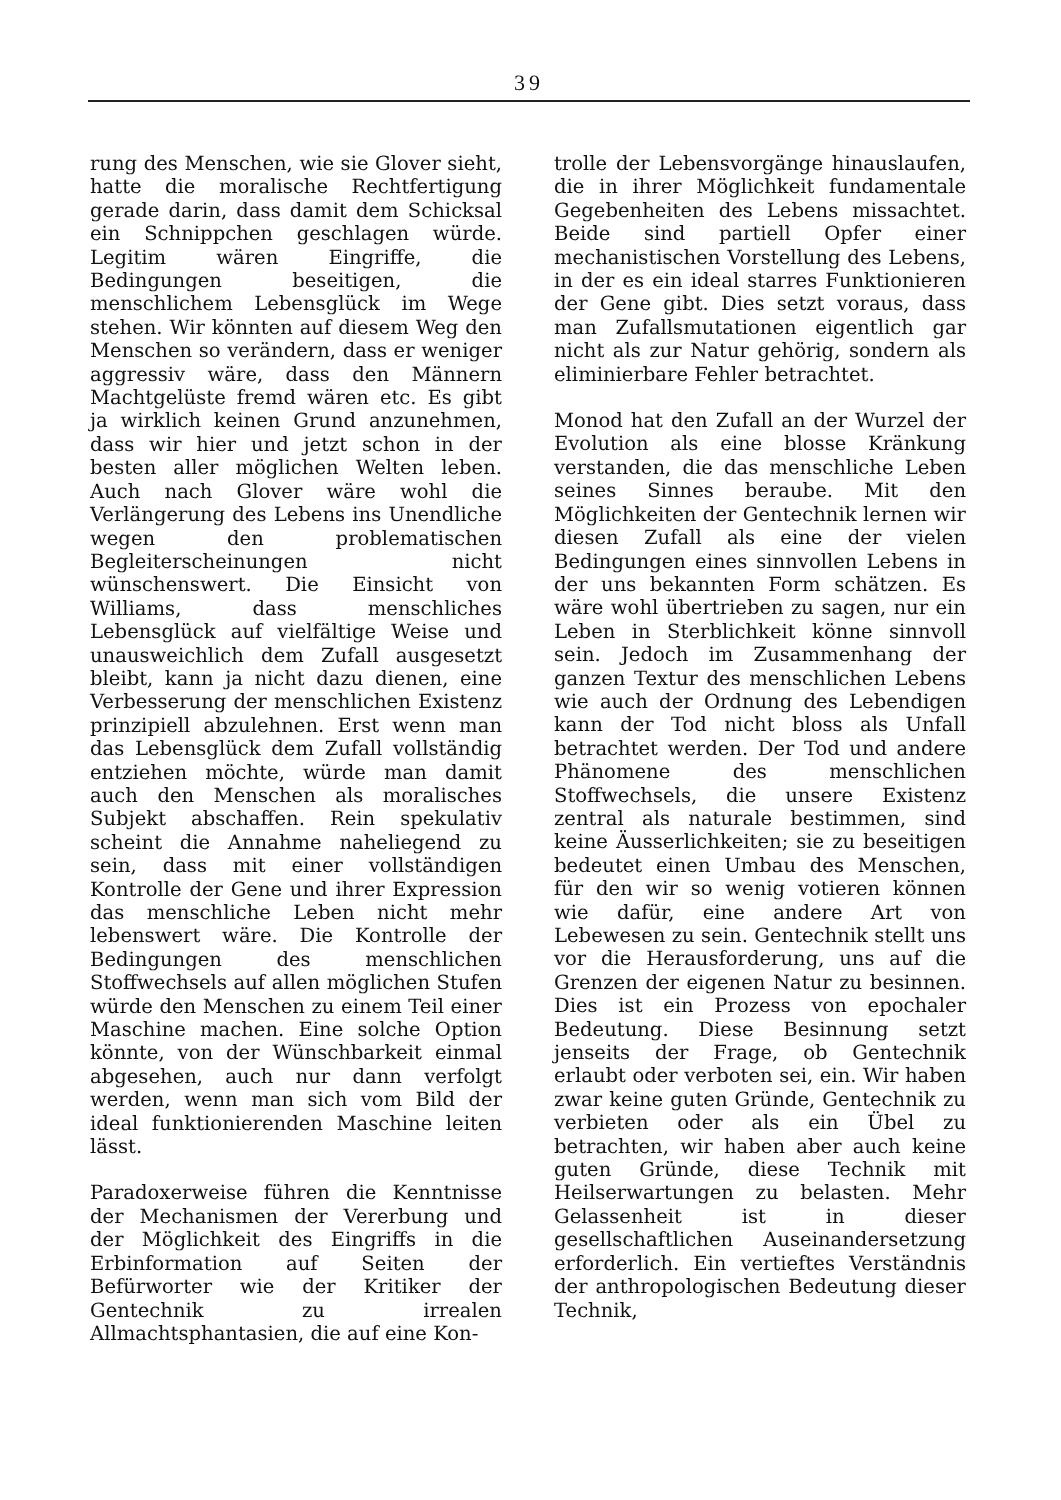39
rung des Menschen, wie sie Glover sieht, hatte die moralische Rechtfertigung gerade darin, dass damit dem Schicksal ein Schnippchen geschlagen würde. Legitim wären Eingriffe, die Bedingungen beseitigen, die menschlichem Lebensglück im Wege stehen. Wir könnten auf diesem Weg den Menschen so verändern, dass er weniger aggressiv wäre, dass den Männern Machtgelüste fremd wären etc. Es gibt ja wirklich keinen Grund anzunehmen, dass wir hier und jetzt schon in der besten aller möglichen Welten leben. Auch nach Glover wäre wohl die Verlängerung des Lebens ins Unendliche wegen den problematischen Begleiterscheinungen nicht wünschenswert. Die Einsicht von Williams, dass menschliches Lebensglück auf vielfältige Weise und unausweichlich dem Zufall ausgesetzt bleibt, kann ja nicht dazu dienen, eine Verbesserung der menschlichen Existenz prinzipiell abzulehnen. Erst wenn man das Lebensglück dem Zufall vollständig entziehen möchte, würde man damit auch den Menschen als moralisches Subjekt abschaffen. Rein spekulativ scheint die Annahme naheliegend zu sein, dass mit einer vollständigen Kontrolle der Gene und ihrer Expression das menschliche Leben nicht mehr lebenswert wäre. Die Kontrolle der Bedingungen des menschlichen Stoffwechsels auf allen möglichen Stufen würde den Menschen zu einem Teil einer Maschine machen. Eine solche Option könnte, von der Wünschbarkeit einmal abgesehen, auch nur dann verfolgt werden, wenn man sich vom Bild der ideal funktionierenden Maschine leiten lässt.
Paradoxerweise führen die Kenntnisse der Mechanismen der Vererbung und der Möglichkeit des Eingriffs in die Erbinformation auf Seiten der Befürworter wie der Kritiker der Gentechnik zu irrealen Allmachtsphantasien, die auf eine Kon-
trolle der Lebensvorgänge hinauslaufen, die in ihrer Möglichkeit fundamentale Gegebenheiten des Lebens missachtet. Beide sind partiell Opfer einer mechanistischen Vorstellung des Lebens, in der es ein ideal starres Funktionieren der Gene gibt. Dies setzt voraus, dass man Zufallsmutationen eigentlich gar nicht als zur Natur gehörig, sondern als eliminierbare Fehler betrachtet.
Monod hat den Zufall an der Wurzel der Evolution als eine blosse Kränkung verstanden, die das menschliche Leben seines Sinnes beraube. Mit den Möglichkeiten der Gentechnik lernen wir diesen Zufall als eine der vielen Bedingungen eines sinnvollen Lebens in der uns bekannten Form schätzen. Es wäre wohl übertrieben zu sagen, nur ein Leben in Sterblichkeit könne sinnvoll sein. Jedoch im Zusammenhang der ganzen Textur des menschlichen Lebens wie auch der Ordnung des Lebendigen kann der Tod nicht bloss als Unfall betrachtet werden. Der Tod und andere Phänomene des menschlichen Stoffwechsels, die unsere Existenz zentral als naturale bestimmen, sind keine Äusserlichkeiten; sie zu beseitigen bedeutet einen Umbau des Menschen, für den wir so wenig votieren können wie dafür, eine andere Art von Lebewesen zu sein. Gentechnik stellt uns vor die Herausforderung, uns auf die Grenzen der eigenen Natur zu besinnen. Dies ist ein Prozess von epochaler Bedeutung. Diese Besinnung setzt jenseits der Frage, ob Gentechnik erlaubt oder verboten sei, ein. Wir haben zwar keine guten Gründe, Gentechnik zu verbieten oder als ein Übel zu betrachten, wir haben aber auch keine guten Gründe, diese Technik mit Heilserwartungen zu belasten. Mehr Gelassenheit ist in dieser gesellschaftlichen Auseinandersetzung erforderlich. Ein vertieftes Verständnis der anthropologischen Bedeutung dieser Technik,